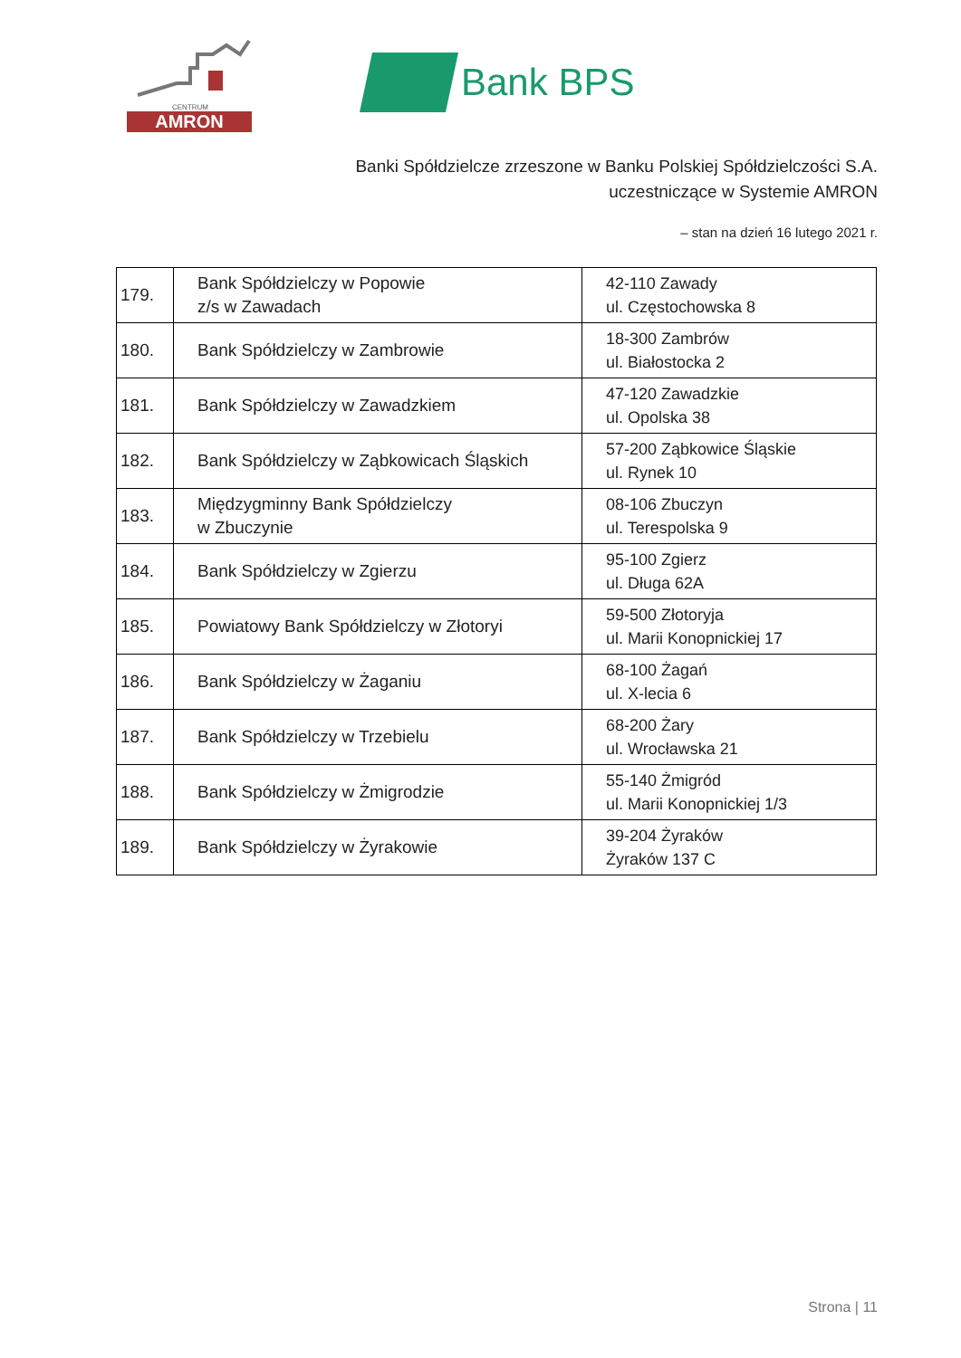CENTRUM
AMRON
Bank BPS
Banki Spółdzielcze zrzeszone w Banku Polskiej Spółdzielczości S.A.
uczestniczące w Systemie AMRON
– stan na dzień 16 lutego 2021 r.
| 179. | Bank Spółdzielczy w Popowie z/s w Zawadach | 42-110 Zawady ul. Częstochowska 8 |
| 180. | Bank Spółdzielczy w Zambrowie | 18-300 Zambrów ul. Białostocka 2 |
| 181. | Bank Spółdzielczy w Zawadzkiem | 47-120 Zawadzkie ul. Opolska 38 |
| 182. | Bank Spółdzielczy w Ząbkowicach Śląskich | 57-200 Ząbkowice Śląskie ul. Rynek 10 |
| 183. | Międzygminny Bank Spółdzielczy w Zbuczynie | 08-106 Zbuczyn ul. Terespolska 9 |
| 184. | Bank Spółdzielczy w Zgierzu | 95-100 Zgierz ul. Długa 62A |
| 185. | Powiatowy Bank Spółdzielczy w Złotoryi | 59-500 Złotoryja ul. Marii Konopnickiej 17 |
| 186. | Bank Spółdzielczy w Żaganiu | 68-100 Żagań ul. X-lecia 6 |
| 187. | Bank Spółdzielczy w Trzebielu | 68-200 Żary ul. Wrocławska 21 |
| 188. | Bank Spółdzielczy w Żmigrodzie | 55-140 Żmigród ul. Marii Konopnickiej 1/3 |
| 189. | Bank Spółdzielczy w Żyrakowie | 39-204 Żyraków Żyraków 137 C |
Strona | 11